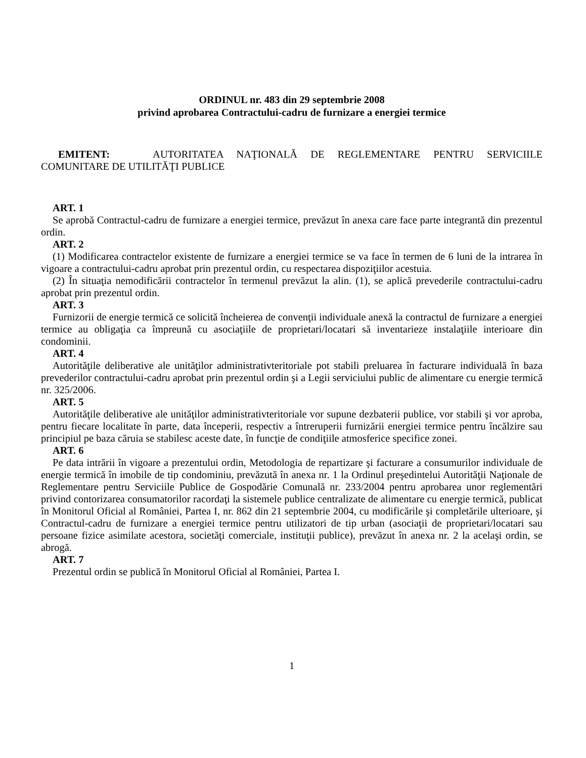ORDINUL nr. 483 din 29 septembrie 2008
privind aprobarea Contractului-cadru de furnizare a energiei termice
EMITENT: AUTORITATEA NAŢIONALĂ DE REGLEMENTARE PENTRU SERVICIILE COMUNITARE DE UTILITĂŢI PUBLICE
ART. 1
Se aprobă Contractul-cadru de furnizare a energiei termice, prevăzut în anexa care face parte integrantă din prezentul ordin.
ART. 2
(1) Modificarea contractelor existente de furnizare a energiei termice se va face în termen de 6 luni de la intrarea în vigoare a contractului-cadru aprobat prin prezentul ordin, cu respectarea dispoziţiilor acestuia.
(2) În situaţia nemodificării contractelor în termenul prevăzut la alin. (1), se aplică prevederile contractului-cadru aprobat prin prezentul ordin.
ART. 3
Furnizorii de energie termică ce solicită încheierea de convenţii individuale anexă la contractul de furnizare a energiei termice au obligaţia ca împreună cu asociaţiile de proprietari/locatari să inventarieze instalaţiile interioare din condominii.
ART. 4
Autorităţile deliberative ale unităţilor administrativteritoriale pot stabili preluarea în facturare individuală în baza prevederilor contractului-cadru aprobat prin prezentul ordin şi a Legii serviciului public de alimentare cu energie termică nr. 325/2006.
ART. 5
Autorităţile deliberative ale unităţilor administrativteritoriale vor supune dezbaterii publice, vor stabili şi vor aproba, pentru fiecare localitate în parte, data începerii, respectiv a întreruperii furnizării energiei termice pentru încălzire sau principiul pe baza căruia se stabilesc aceste date, în funcţie de condiţiile atmosferice specifice zonei.
ART. 6
Pe data intrării în vigoare a prezentului ordin, Metodologia de repartizare şi facturare a consumurilor individuale de energie termică în imobile de tip condominiu, prevăzută în anexa nr. 1 la Ordinul preşedintelui Autorităţii Naţionale de Reglementare pentru Serviciile Publice de Gospodărie Comunală nr. 233/2004 pentru aprobarea unor reglementări privind contorizarea consumatorilor racordaţi la sistemele publice centralizate de alimentare cu energie termică, publicat în Monitorul Oficial al României, Partea I, nr. 862 din 21 septembrie 2004, cu modificările şi completările ulterioare, şi Contractul-cadru de furnizare a energiei termice pentru utilizatori de tip urban (asociaţii de proprietari/locatari sau persoane fizice asimilate acestora, societăţi comerciale, instituţii publice), prevăzut în anexa nr. 2 la acelaşi ordin, se abrogă.
ART. 7
Prezentul ordin se publică în Monitorul Oficial al României, Partea I.
1